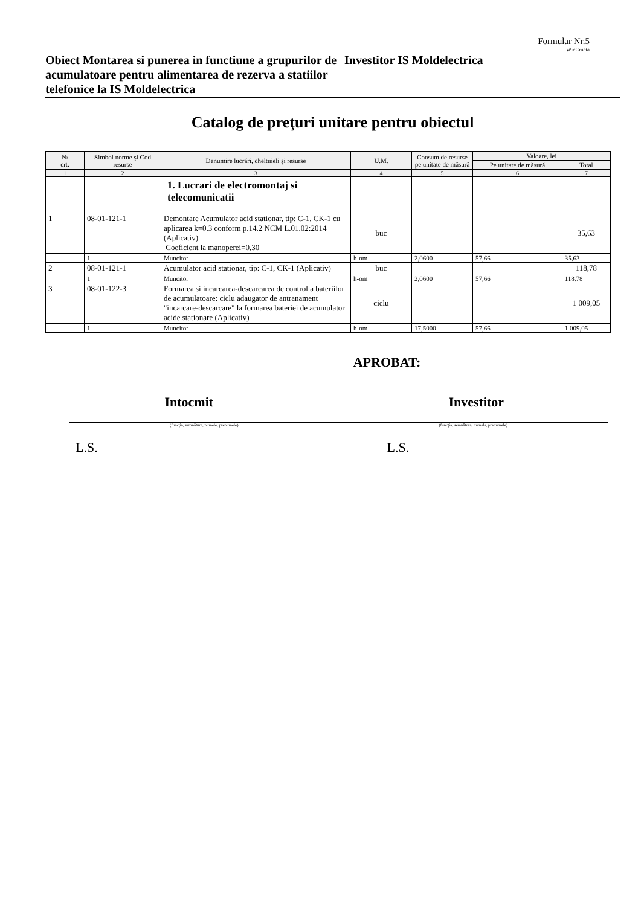Formular Nr.5
WinCmeta
Obiect Montarea si punerea in functiune a grupurilor de acumulatoare pentru alimentarea de rezerva a statiilor telefonice la IS Moldelectrica
Investitor IS Moldelectrica
Catalog de preţuri unitare pentru obiectul
| № crt. | Simbol norme şi Cod resurse | Denumire lucrări, cheltuieli şi resurse | U.M. | Consum de resurse pe unitate de măsură | Valoare, lei | |
| --- | --- | --- | --- | --- | --- | --- |
| | | | | | Pe unitate de măsură | Total |
| 1 | 2 | 3 | 4 | 5 | 6 | 7 |
| | | 1. Lucrari de electromontaj si telecomunicatii | | | | |
| 1 | 08-01-121-1 | Demontare Acumulator acid stationar, tip: C-1, CK-1 cu aplicarea k=0.3 conform p.14.2 NCM L.01.02:2014 (Aplicativ) Coeficient la manoperei=0,30 | buc | | | 35,63 |
| | 1 | Muncitor | h-om | 2,0600 | 57,66 | 35,63 |
| 2 | 08-01-121-1 | Acumulator acid stationar, tip: C-1, CK-1 (Aplicativ) | buc | | | 118,78 |
| | 1 | Muncitor | h-om | 2,0600 | 57,66 | 118,78 |
| 3 | 08-01-122-3 | Formarea si incarcarea-descarcarea de control a bateriilor de acumulatoare: ciclu adaugator de antranament "incarcare-descarcare" la formarea bateriei de acumulator acide stationare (Aplicativ) | ciclu | | | 1 009,05 |
| | 1 | Muncitor | h-om | 17,5000 | 57,66 | 1 009,05 |
APROBAT:
Intocmit Investitor
(funcţia, semnătura, numele, prenumele) (funcţia, semnătura, numele, prenumele)
L.S. L.S.